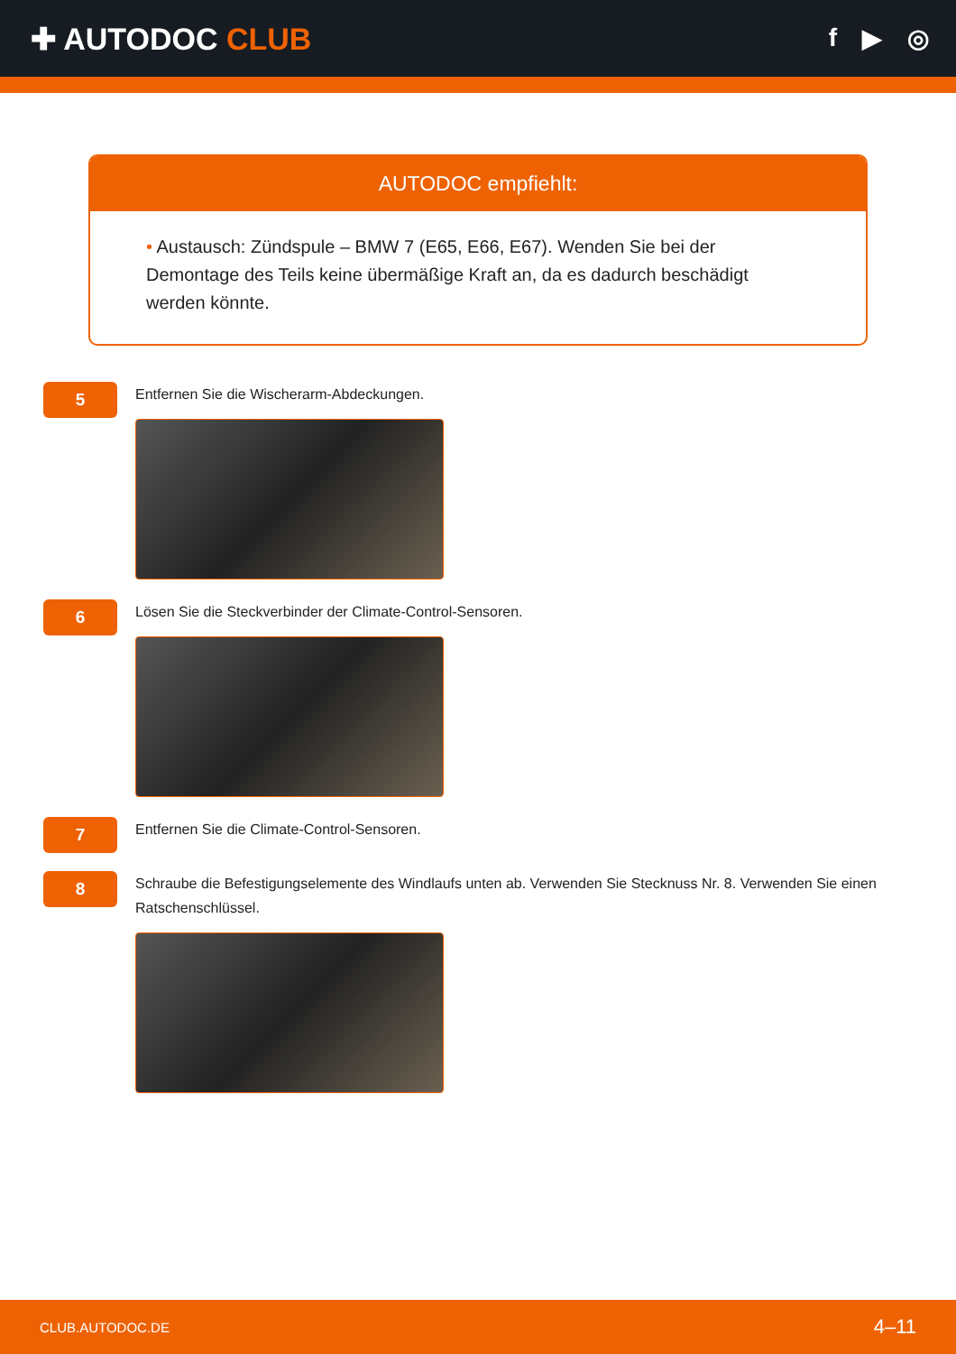✚ AUTODOC CLUB
f ▶ ◎
AUTODOC empfiehlt:
• Austausch: Zündspule – BMW 7 (E65, E66, E67). Wenden Sie bei der Demontage des Teils keine übermäßige Kraft an, da es dadurch beschädigt werden könnte.
5
Entfernen Sie die Wischerarm-Abdeckungen.
6
Lösen Sie die Steckverbinder der Climate-Control-Sensoren.
7
Entfernen Sie die Climate-Control-Sensoren.
8
Schraube die Befestigungselemente des Windlaufs unten ab. Verwenden Sie Stecknuss Nr. 8. Verwenden Sie einen Ratschenschlüssel.
CLUB.AUTODOC.DE 4–11